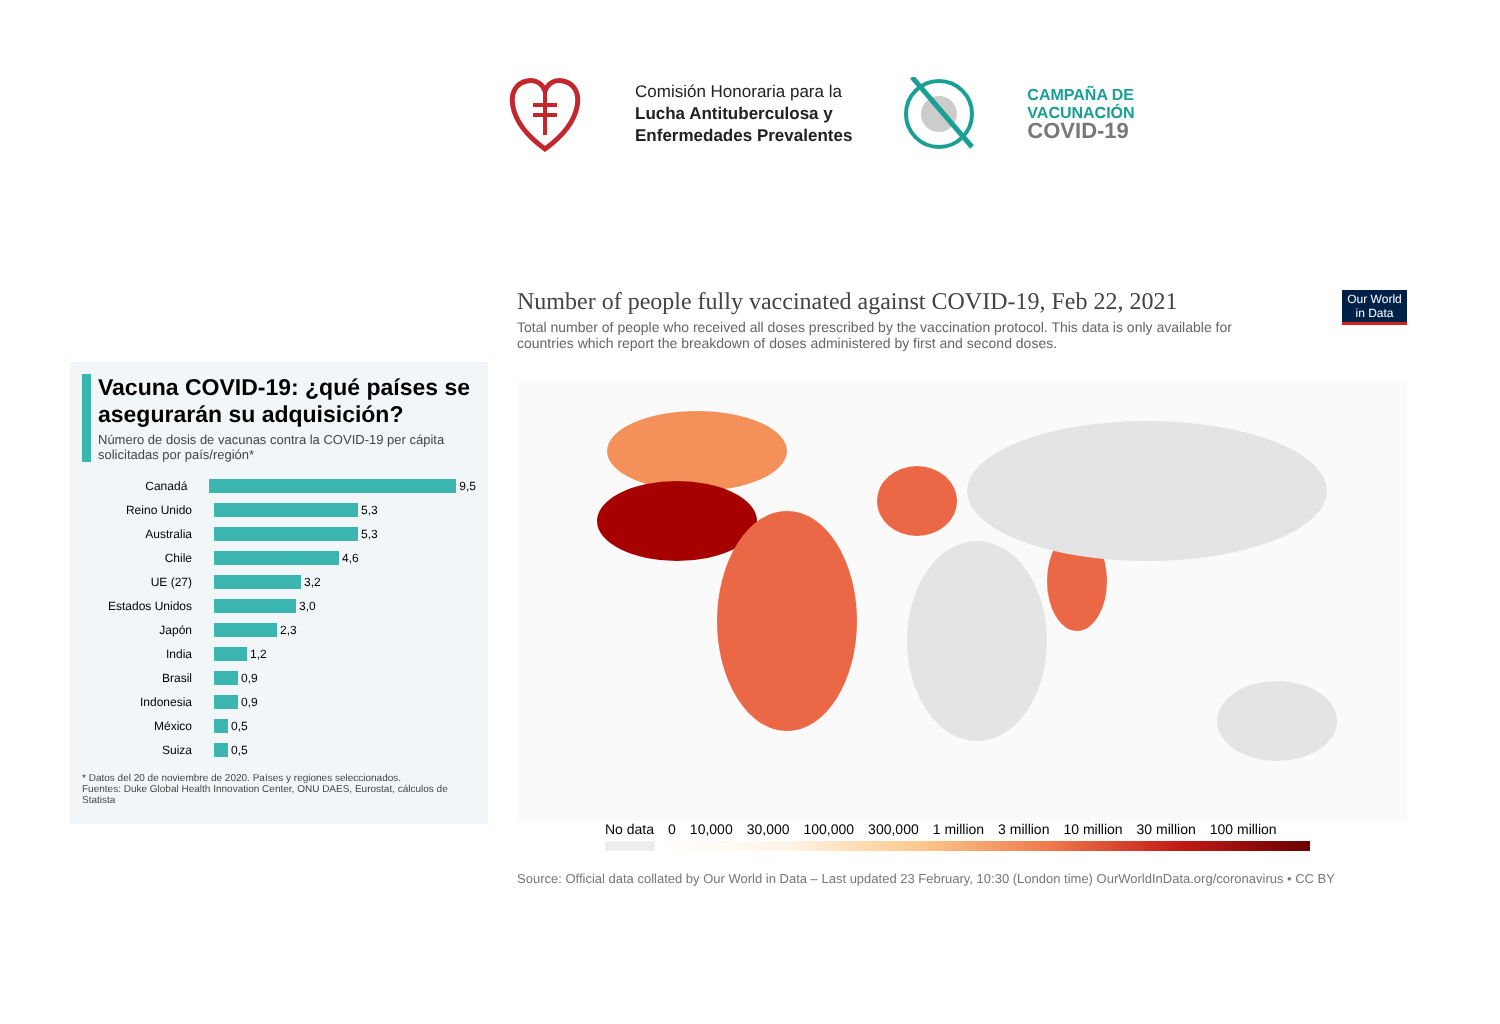Comisión Honoraria para la
Lucha Antituberculosa y
Enfermedades Prevalentes
CAMPAÑA DE
VACUNACIÓN
COVID-19
Vacuna COVID-19: ¿qué países se asegurarán su adquisición?
Número de dosis de vacunas contra la COVID-19 per cápita solicitadas por país/región*
Canadá 9,5
Reino Unido 5,3
Australia 5,3
Chile 4,6
UE (27) 3,2
Estados Unidos 3,0
Japón 2,3
India 1,2
Brasil 0,9
Indonesia 0,9
México 0,5
Suiza 0,5
* Datos del 20 de noviembre de 2020. Países y regiones seleccionados.
Fuentes: Duke Global Health Innovation Center, ONU DAES, Eurostat, cálculos de Statista
Number of people fully vaccinated against COVID-19, Feb 22, 2021
Our World
in Data
Total number of people who received all doses prescribed by the vaccination protocol. This data is only available for countries which report the breakdown of doses administered by first and second doses.
No data 0 10,000 30,000 100,000 300,000 1 million 3 million 10 million 30 million 100 million
Source: Official data collated by Our World in Data – Last updated 23 February, 10:30 (London time) OurWorldInData.org/coronavirus • CC BY